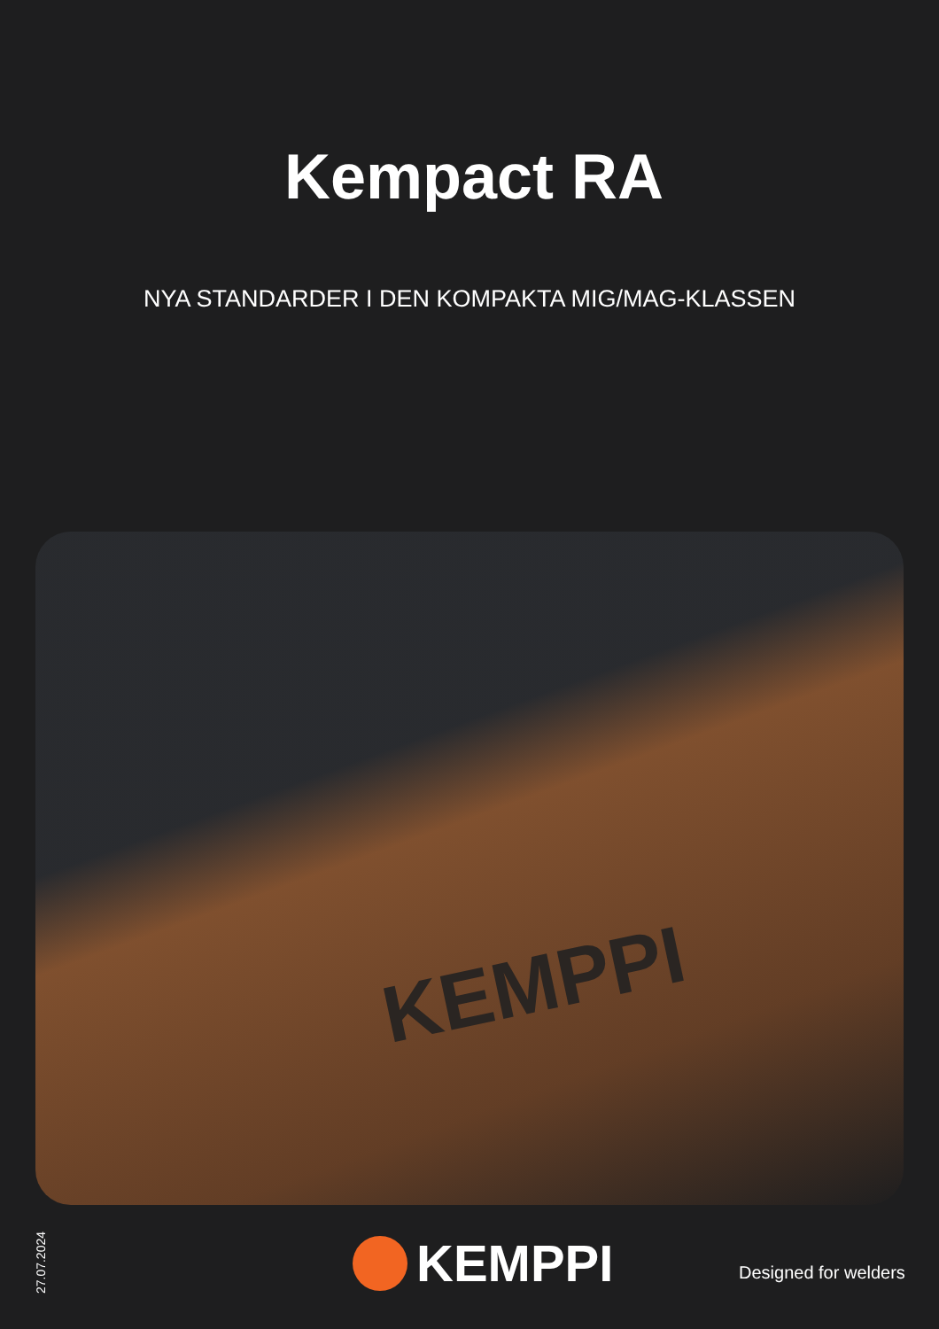KEMPPI
Kempact RA
NYA STANDARDER I DEN KOMPAKTA MIG/MAG-KLASSEN
27.07.2024
KEMPPI Designed for welders